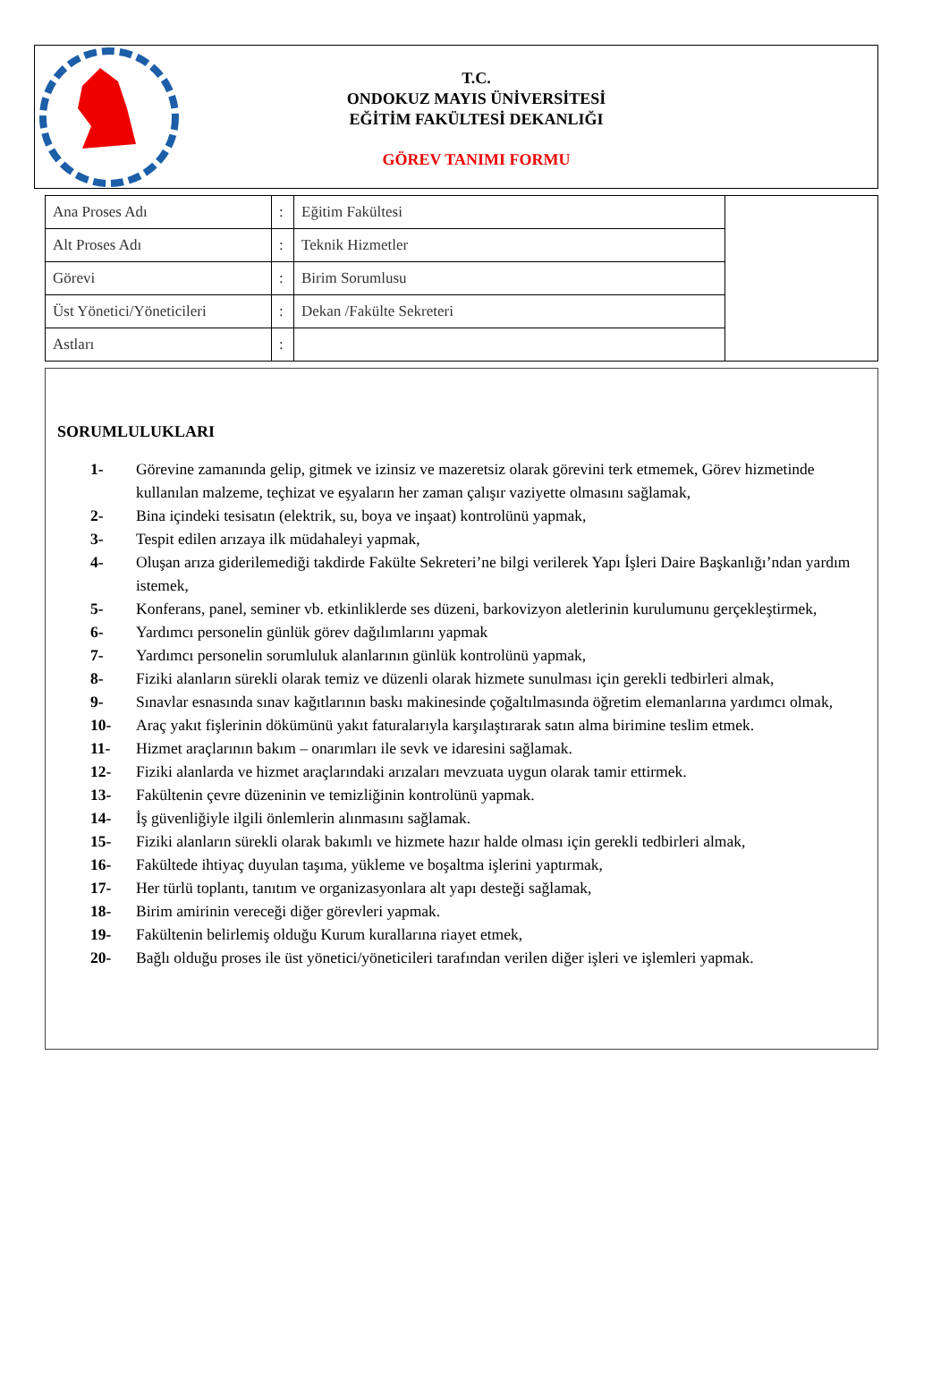T.C.
ONDOKUZ MAYIS ÜNİVERSİTESİ
EĞİTİM FAKÜLTESİ DEKANLIĞI
GÖREV TANIMI FORMU
| Ana Proses Adı | : | Eğitim Fakültesi | |
| Alt Proses Adı | : | Teknik Hizmetler | |
| Görevi | : | Birim Sorumlusu | |
| Üst Yönetici/Yöneticileri | : | Dekan /Fakülte Sekreteri | |
| Astları | : | | |
SORUMLULUKLARI
1- Görevine zamanında gelip, gitmek ve izinsiz ve mazeretsiz olarak görevini terk etmemek, Görev hizmetinde kullanılan malzeme, teçhizat ve eşyaların her zaman çalışır vaziyette olmasını sağlamak,
2- Bina içindeki tesisatın (elektrik, su, boya ve inşaat) kontrolünü yapmak,
3- Tespit edilen arızaya ilk müdahaleyi yapmak,
4- Oluşan arıza giderilemediği takdirde Fakülte Sekreteri’ne bilgi verilerek Yapı İşleri Daire Başkanlığı’ndan yardım istemek,
5- Konferans, panel, seminer vb. etkinliklerde ses düzeni, barkovizyon aletlerinin kurulumunu gerçekleştirmek,
6- Yardımcı personelin günlük görev dağılımlarını yapmak
7- Yardımcı personelin sorumluluk alanlarının günlük kontrolünü yapmak,
8- Fiziki alanların sürekli olarak temiz ve düzenli olarak hizmete sunulması için gerekli tedbirleri almak,
9- Sınavlar esnasında sınav kağıtlarının baskı makinesinde çoğaltılmasında öğretim elemanlarına yardımcı olmak,
10- Araç yakıt fişlerinin dökümünü yakıt faturalarıyla karşılaştırarak satın alma birimine teslim etmek.
11- Hizmet araçlarının bakım – onarımları ile sevk ve idaresini sağlamak.
12- Fiziki alanlarda ve hizmet araçlarındaki arızaları mevzuata uygun olarak tamir ettirmek.
13- Fakültenin çevre düzeninin ve temizliğinin kontrolünü yapmak.
14- İş güvenliğiyle ilgili önlemlerin alınmasını sağlamak.
15- Fiziki alanların sürekli olarak bakımlı ve hizmete hazır halde olması için gerekli tedbirleri almak,
16- Fakültede ihtiyaç duyulan taşıma, yükleme ve boşaltma işlerini yaptırmak,
17- Her türlü toplantı, tanıtım ve organizasyonlara alt yapı desteği sağlamak,
18- Birim amirinin vereceği diğer görevleri yapmak.
19- Fakültenin belirlemiş olduğu Kurum kurallarına riayet etmek,
20- Bağlı olduğu proses ile üst yönetici/yöneticileri tarafından verilen diğer işleri ve işlemleri yapmak.